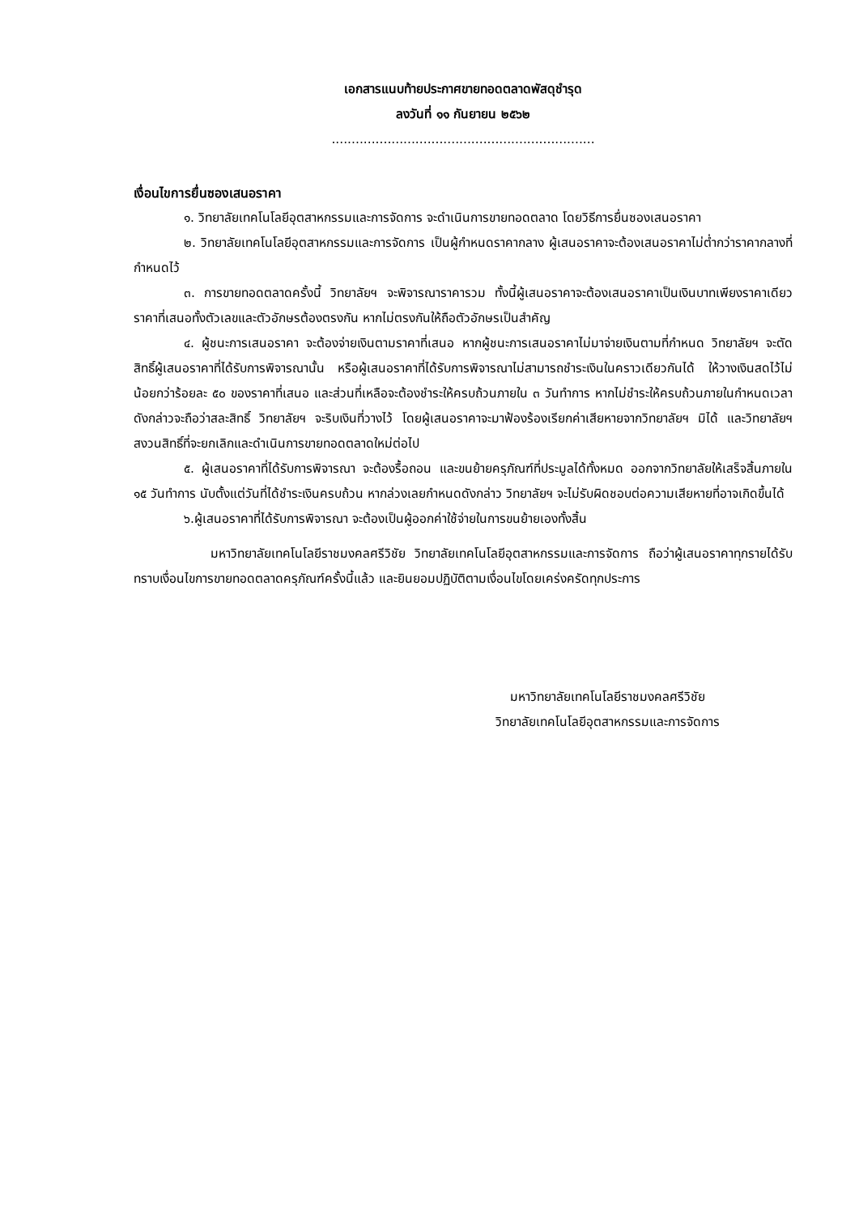เอกสารแนบท้ายประกาศขายทอดตลาดพัสดุชำรุด
ลงวันที่ ๑๑ กันยายน ๒๕๖๒
..................................................................
เงื่อนไขการยื่นซองเสนอราคา
๑. วิทยาลัยเทคโนโลยีอุตสาหกรรมและการจัดการ จะดำเนินการขายทอดตลาด โดยวิธีการยื่นซองเสนอราคา
๒. วิทยาลัยเทคโนโลยีอุตสาหกรรมและการจัดการ เป็นผู้กำหนดราคากลาง ผู้เสนอราคาจะต้องเสนอราคาไม่ต่ำกว่าราคากลางที่กำหนดไว้
๓. การขายทอดตลาดครั้งนี้ วิทยาลัยฯ จะพิจารณาราคารวม ทั้งนี้ผู้เสนอราคาจะต้องเสนอราคาเป็นเงินบาทเพียงราคาเดียว ราคาที่เสนอทั้งตัวเลขและตัวอักษรต้องตรงกัน หากไม่ตรงกันให้ถือตัวอักษรเป็นสำคัญ
๔. ผู้ชนะการเสนอราคา จะต้องจ่ายเงินตามราคาที่เสนอ หากผู้ชนะการเสนอราคาไม่มาจ่ายเงินตามที่กำหนด วิทยาลัยฯ จะตัดสิทธิ์ผู้เสนอราคาที่ได้รับการพิจารณานั้น หรือผู้เสนอราคาที่ได้รับการพิจารณาไม่สามารถชำระเงินในคราวเดียวกันได้ ให้วางเงินสดไว้ไม่น้อยกว่าร้อยละ ๕๐ ของราคาที่เสนอ และส่วนที่เหลือจะต้องชำระให้ครบถ้วนภายใน ๓ วันทำการ หากไม่ชำระให้ครบถ้วนภายในกำหนดเวลาดังกล่าวจะถือว่าสละสิทธิ์ วิทยาลัยฯ จะริบเงินที่วางไว้ โดยผู้เสนอราคาจะมาฟ้องร้องเรียกค่าเสียหายจากวิทยาลัยฯ มิได้ และวิทยาลัยฯ สงวนสิทธิ์ที่จะยกเลิกและดำเนินการขายทอดตลาดใหม่ต่อไป
๕. ผู้เสนอราคาที่ได้รับการพิจารณา จะต้องรื้อถอน และขนย้ายครุภัณฑ์ที่ประมูลได้ทั้งหมด ออกจากวิทยาลัยให้เสร็จสิ้นภายใน ๑๕ วันทำการ นับตั้งแต่วันที่ได้ชำระเงินครบถ้วน หากล่วงเลยกำหนดดังกล่าว วิทยาลัยฯ จะไม่รับผิดชอบต่อความเสียหายที่อาจเกิดขึ้นได้
๖.ผู้เสนอราคาที่ได้รับการพิจารณา จะต้องเป็นผู้ออกค่าใช้จ่ายในการขนย้ายเองทั้งสิ้น
มหาวิทยาลัยเทคโนโลยีราชมงคลศรีวิชัย วิทยาลัยเทคโนโลยีอุตสาหกรรมและการจัดการ ถือว่าผู้เสนอราคาทุกรายได้รับทราบเงื่อนไขการขายทอดตลาดครุภัณฑ์ครั้งนี้แล้ว และยินยอมปฏิบัติตามเงื่อนไขโดยเคร่งครัดทุกประการ
มหาวิทยาลัยเทคโนโลยีราชมงคลศรีวิชัย
วิทยาลัยเทคโนโลยีอุตสาหกรรมและการจัดการ